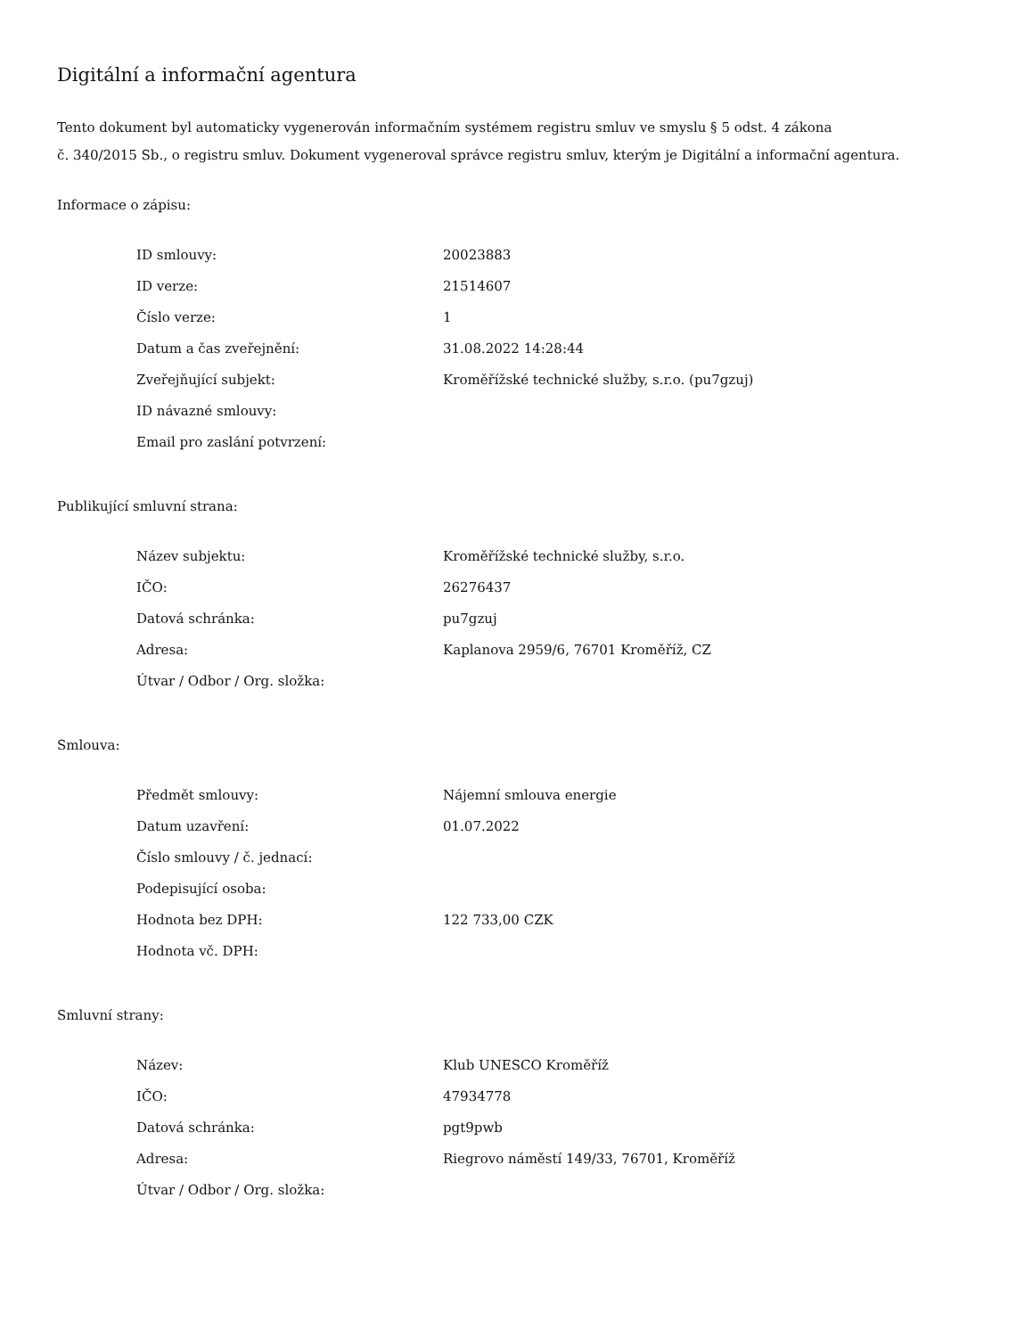Digitální a informační agentura
Tento dokument byl automaticky vygenerován informačním systémem registru smluv ve smyslu § 5 odst. 4 zákona
č. 340/2015 Sb., o registru smluv. Dokument vygeneroval správce registru smluv, kterým je Digitální a informační agentura.
Informace o zápisu:
| ID smlouvy: | 20023883 |
| ID verze: | 21514607 |
| Číslo verze: | 1 |
| Datum a čas zveřejnění: | 31.08.2022 14:28:44 |
| Zveřejňující subjekt: | Kroměřížské technické služby, s.r.o. (pu7gzuj) |
| ID návazné smlouvy: | |
| Email pro zaslání potvrzení: | |
Publikující smluvní strana:
| Název subjektu: | Kroměřížské technické služby, s.r.o. |
| IČO: | 26276437 |
| Datová schránka: | pu7gzuj |
| Adresa: | Kaplanova 2959/6, 76701 Kroměříž, CZ |
| Útvar / Odbor / Org. složka: | |
Smlouva:
| Předmět smlouvy: | Nájemní smlouva energie |
| Datum uzavření: | 01.07.2022 |
| Číslo smlouvy / č. jednací: | |
| Podepisující osoba: | |
| Hodnota bez DPH: | 122 733,00 CZK |
| Hodnota vč. DPH: | |
Smluvní strany:
| Název: | Klub UNESCO Kroměříž |
| IČO: | 47934778 |
| Datová schránka: | pgt9pwb |
| Adresa: | Riegrovo náměstí 149/33, 76701, Kroměříž |
| Útvar / Odbor / Org. složka: | |